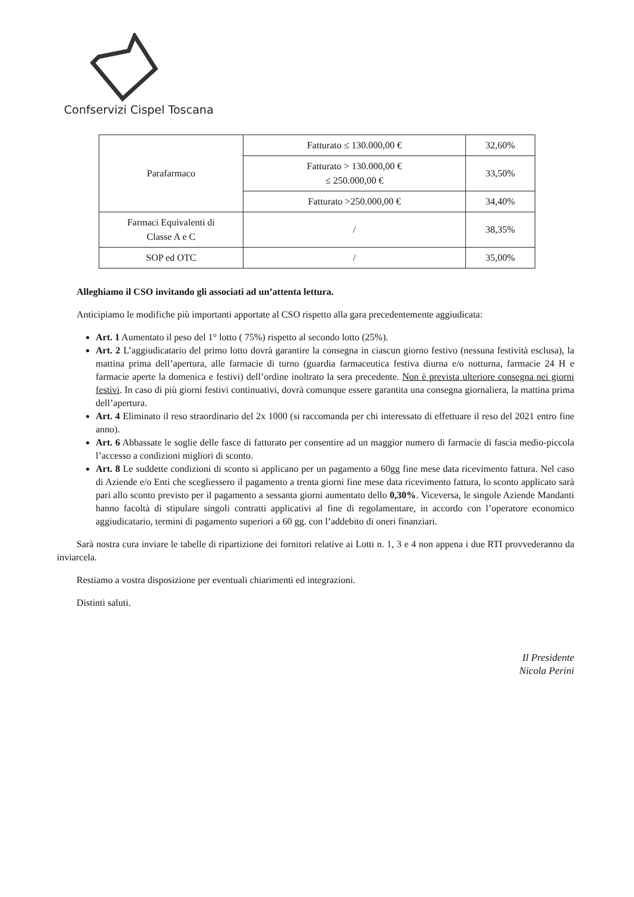Confservizi Cispel Toscana
| Parafarmaco | Fatturato ≤ 130.000,00 € | 32,60% |
| | Fatturato > 130.000,00 € ≤ 250.000,00 € | 33,50% |
| | Fatturato >250.000,00 € | 34,40% |
| Farmaci Equivalenti di Classe A e C | / | 38,35% |
| SOP ed OTC | / | 35,00% |
Alleghiamo il CSO invitando gli associati ad un’attenta lettura.
Anticipiamo le modifiche più importanti apportate al CSO rispetto alla gara precedentemente aggiudicata:
Art. 1 Aumentato il peso del 1° lotto ( 75%) rispetto al secondo lotto (25%).
Art. 2 L’aggiudicatario del primo lotto dovrà garantire la consegna in ciascun giorno festivo (nessuna festività esclusa), la mattina prima dell’apertura, alle farmacie di turno (guardia farmaceutica festiva diurna e/o notturna, farmacie 24 H e farmacie aperte la domenica e festivi) dell’ordine inoltrato la sera precedente. Non è prevista ulteriore consegna nei giorni festivi. In caso di più giorni festivi continuativi, dovrà comunque essere garantita una consegna giornaliera, la mattina prima dell’apertura.
Art. 4 Eliminato il reso straordinario del 2x 1000 (si raccomanda per chi interessato di effettuare il reso del 2021 entro fine anno).
Art. 6 Abbassate le soglie delle fasce di fatturato per consentire ad un maggior numero di farmacie di fascia medio-piccola l’accesso a condizioni migliori di sconto.
Art. 8 Le suddette condizioni di sconto si applicano per un pagamento a 60gg fine mese data ricevimento fattura. Nel caso di Aziende e/o Enti che scegliessero il pagamento a trenta giorni fine mese data ricevimento fattura, lo sconto applicato sarà pari allo sconto previsto per il pagamento a sessanta giorni aumentato dello 0,30%. Viceversa, le singole Aziende Mandanti hanno facoltà di stipulare singoli contratti applicativi al fine di regolamentare, in accordo con l’operatore economico aggiudicatario, termini di pagamento superiori a 60 gg. con l’addebito di oneri finanziari.
Sarà nostra cura inviare le tabelle di ripartizione dei fornitori relative ai Lotti n. 1, 3 e 4 non appena i due RTI provvederanno da inviarcela.
Restiamo a vostra disposizione per eventuali chiarimenti ed integrazioni.
Distinti saluti.
Il Presidente
Nicola Perini